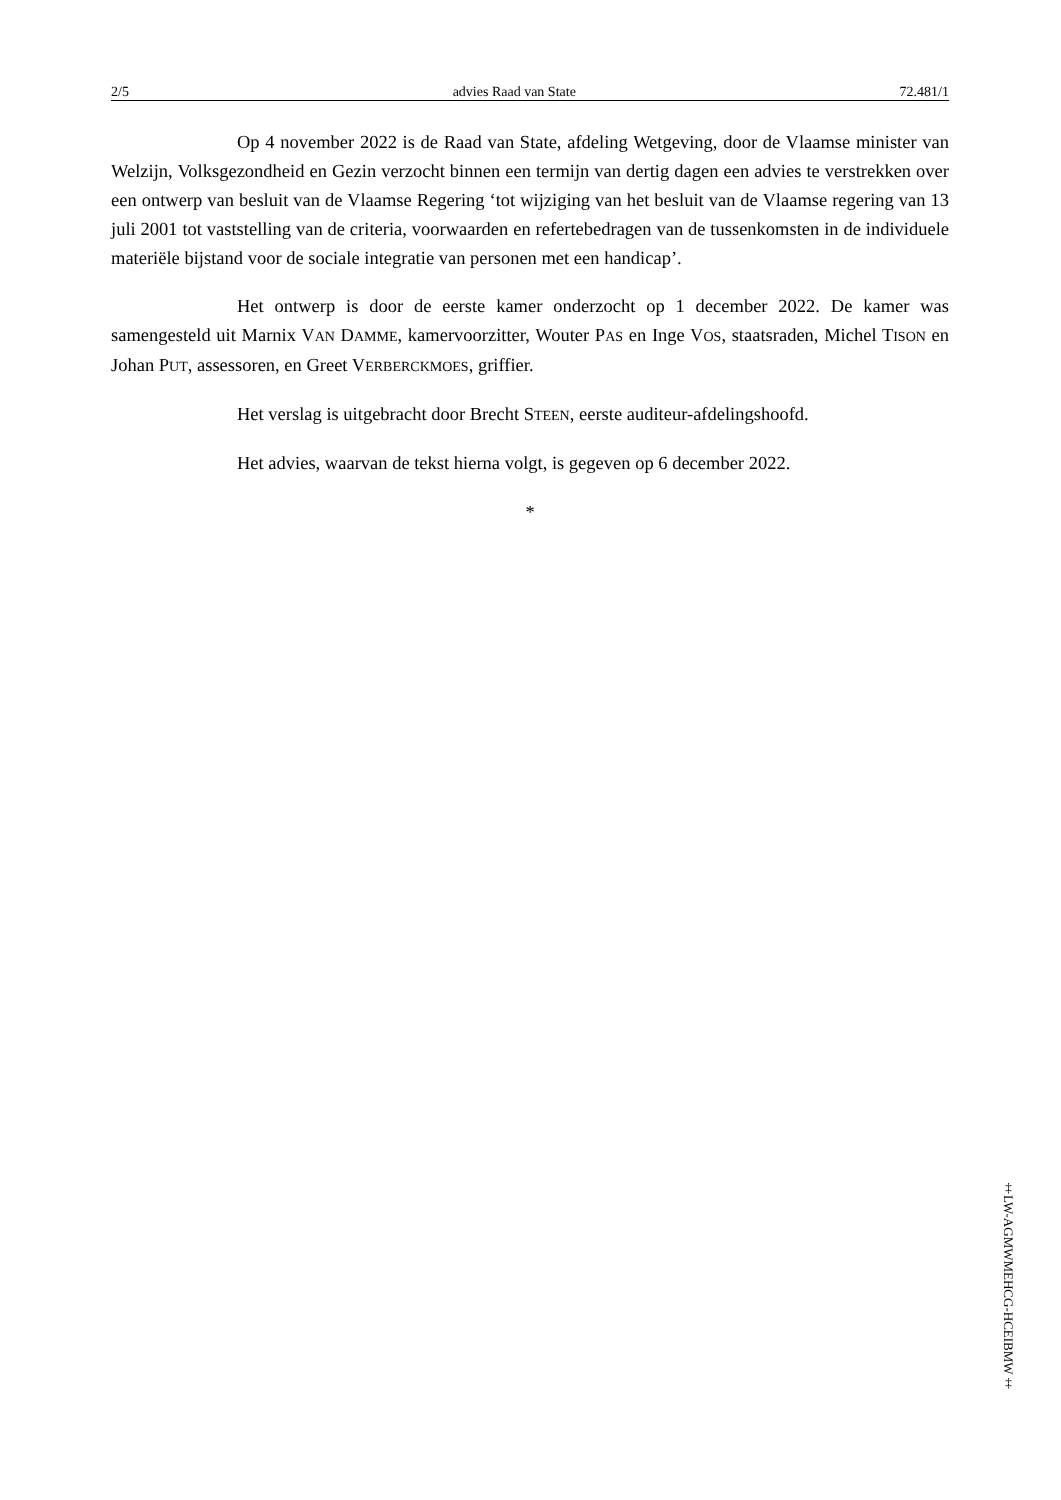2/5 advies Raad van State 72.481/1
Op 4 november 2022 is de Raad van State, afdeling Wetgeving, door de Vlaamse minister van Welzijn, Volksgezondheid en Gezin verzocht binnen een termijn van dertig dagen een advies te verstrekken over een ontwerp van besluit van de Vlaamse Regering ‘tot wijziging van het besluit van de Vlaamse regering van 13 juli 2001 tot vaststelling van de criteria, voorwaarden en refertebedragen van de tussenkomsten in de individuele materiële bijstand voor de sociale integratie van personen met een handicap’.
Het ontwerp is door de eerste kamer onderzocht op 1 december 2022. De kamer was samengesteld uit Marnix VAN DAMME, kamervoorzitter, Wouter PAS en Inge VOS, staatsraden, Michel TISON en Johan PUT, assessoren, en Greet VERBERCKMOES, griffier.
Het verslag is uitgebracht door Brecht STEEN, eerste auditeur-afdelingshoofd.
Het advies, waarvan de tekst hierna volgt, is gegeven op 6 december 2022.
*
‡LW-AGMWMEHCG-HCEIBMW‡